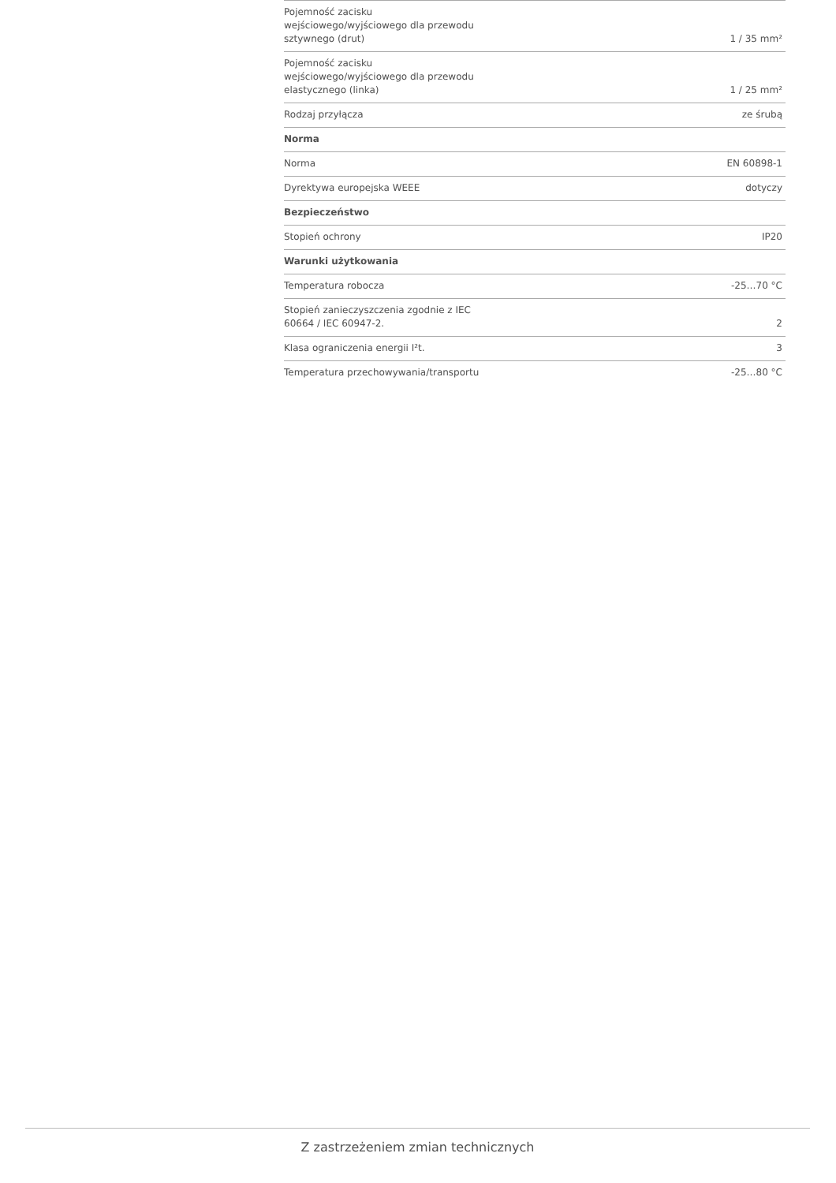| Pojemność zacisku wejściowego/wyjściowego dla przewodu sztywnego (drut) | 1 / 35 mm² |
| Pojemność zacisku wejściowego/wyjściowego dla przewodu elastycznego (linka) | 1 / 25 mm² |
| Rodzaj przyłącza | ze śrubą |
| Norma | |
| Norma | EN 60898-1 |
| Dyrektywa europejska WEEE | dotyczy |
| Bezpieczeństwo | |
| Stopień ochrony | IP20 |
| Warunki użytkowania | |
| Temperatura robocza | -25…70 °C |
| Stopień zanieczyszczenia zgodnie z IEC 60664 / IEC 60947-2. | 2 |
| Klasa ograniczenia energii I²t. | 3 |
| Temperatura przechowywania/transportu | -25…80 °C |
Z zastrzeżeniem zmian technicznych